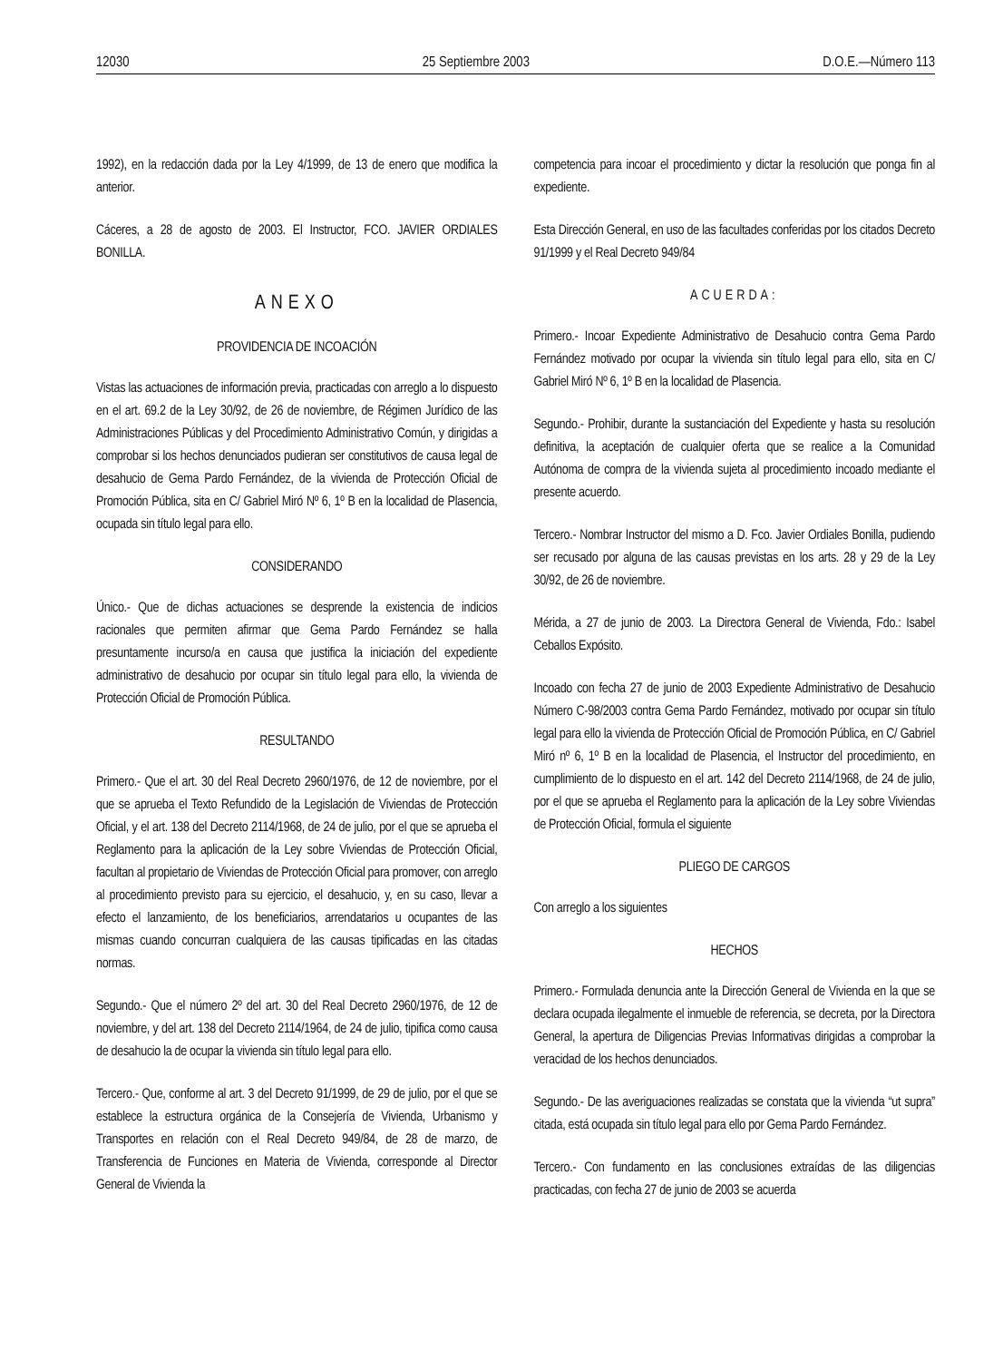12030 25 Septiembre 2003 D.O.E.—Número 113
1992), en la redacción dada por la Ley 4/1999, de 13 de enero que modifica la anterior.
Cáceres, a 28 de agosto de 2003. El Instructor, FCO. JAVIER ORDIALES BONILLA.
ANEXO
PROVIDENCIA DE INCOACIÓN
Vistas las actuaciones de información previa, practicadas con arreglo a lo dispuesto en el art. 69.2 de la Ley 30/92, de 26 de noviembre, de Régimen Jurídico de las Administraciones Públicas y del Procedimiento Administrativo Común, y dirigidas a comprobar si los hechos denunciados pudieran ser constitutivos de causa legal de desahucio de Gema Pardo Fernández, de la vivienda de Protección Oficial de Promoción Pública, sita en C/ Gabriel Miró Nº 6, 1º B en la localidad de Plasencia, ocupada sin título legal para ello.
CONSIDERANDO
Único.- Que de dichas actuaciones se desprende la existencia de indicios racionales que permiten afirmar que Gema Pardo Fernández se halla presuntamente incurso/a en causa que justifica la iniciación del expediente administrativo de desahucio por ocupar sin título legal para ello, la vivienda de Protección Oficial de Promoción Pública.
RESULTANDO
Primero.- Que el art. 30 del Real Decreto 2960/1976, de 12 de noviembre, por el que se aprueba el Texto Refundido de la Legislación de Viviendas de Protección Oficial, y el art. 138 del Decreto 2114/1968, de 24 de julio, por el que se aprueba el Reglamento para la aplicación de la Ley sobre Viviendas de Protección Oficial, facultan al propietario de Viviendas de Protección Oficial para promover, con arreglo al procedimiento previsto para su ejercicio, el desahucio, y, en su caso, llevar a efecto el lanzamiento, de los beneficiarios, arrendatarios u ocupantes de las mismas cuando concurran cualquiera de las causas tipificadas en las citadas normas.
Segundo.- Que el número 2º del art. 30 del Real Decreto 2960/1976, de 12 de noviembre, y del art. 138 del Decreto 2114/1964, de 24 de julio, tipifica como causa de desahucio la de ocupar la vivienda sin título legal para ello.
Tercero.- Que, conforme al art. 3 del Decreto 91/1999, de 29 de julio, por el que se establece la estructura orgánica de la Consejería de Vivienda, Urbanismo y Transportes en relación con el Real Decreto 949/84, de 28 de marzo, de Transferencia de Funciones en Materia de Vivienda, corresponde al Director General de Vivienda la
competencia para incoar el procedimiento y dictar la resolución que ponga fin al expediente.
Esta Dirección General, en uso de las facultades conferidas por los citados Decreto 91/1999 y el Real Decreto 949/84
ACUERDA:
Primero.- Incoar Expediente Administrativo de Desahucio contra Gema Pardo Fernández motivado por ocupar la vivienda sin título legal para ello, sita en C/ Gabriel Miró Nº 6, 1º B en la localidad de Plasencia.
Segundo.- Prohibir, durante la sustanciación del Expediente y hasta su resolución definitiva, la aceptación de cualquier oferta que se realice a la Comunidad Autónoma de compra de la vivienda sujeta al procedimiento incoado mediante el presente acuerdo.
Tercero.- Nombrar Instructor del mismo a D. Fco. Javier Ordiales Bonilla, pudiendo ser recusado por alguna de las causas previstas en los arts. 28 y 29 de la Ley 30/92, de 26 de noviembre.
Mérida, a 27 de junio de 2003. La Directora General de Vivienda, Fdo.: Isabel Ceballos Expósito.
Incoado con fecha 27 de junio de 2003 Expediente Administrativo de Desahucio Número C-98/2003 contra Gema Pardo Fernández, motivado por ocupar sin título legal para ello la vivienda de Protección Oficial de Promoción Pública, en C/ Gabriel Miró nº 6, 1º B en la localidad de Plasencia, el Instructor del procedimiento, en cumplimiento de lo dispuesto en el art. 142 del Decreto 2114/1968, de 24 de julio, por el que se aprueba el Reglamento para la aplicación de la Ley sobre Viviendas de Protección Oficial, formula el siguiente
PLIEGO DE CARGOS
Con arreglo a los siguientes
HECHOS
Primero.- Formulada denuncia ante la Dirección General de Vivienda en la que se declara ocupada ilegalmente el inmueble de referencia, se decreta, por la Directora General, la apertura de Diligencias Previas Informativas dirigidas a comprobar la veracidad de los hechos denunciados.
Segundo.- De las averiguaciones realizadas se constata que la vivienda “ut supra” citada, está ocupada sin título legal para ello por Gema Pardo Fernández.
Tercero.- Con fundamento en las conclusiones extraídas de las diligencias practicadas, con fecha 27 de junio de 2003 se acuerda